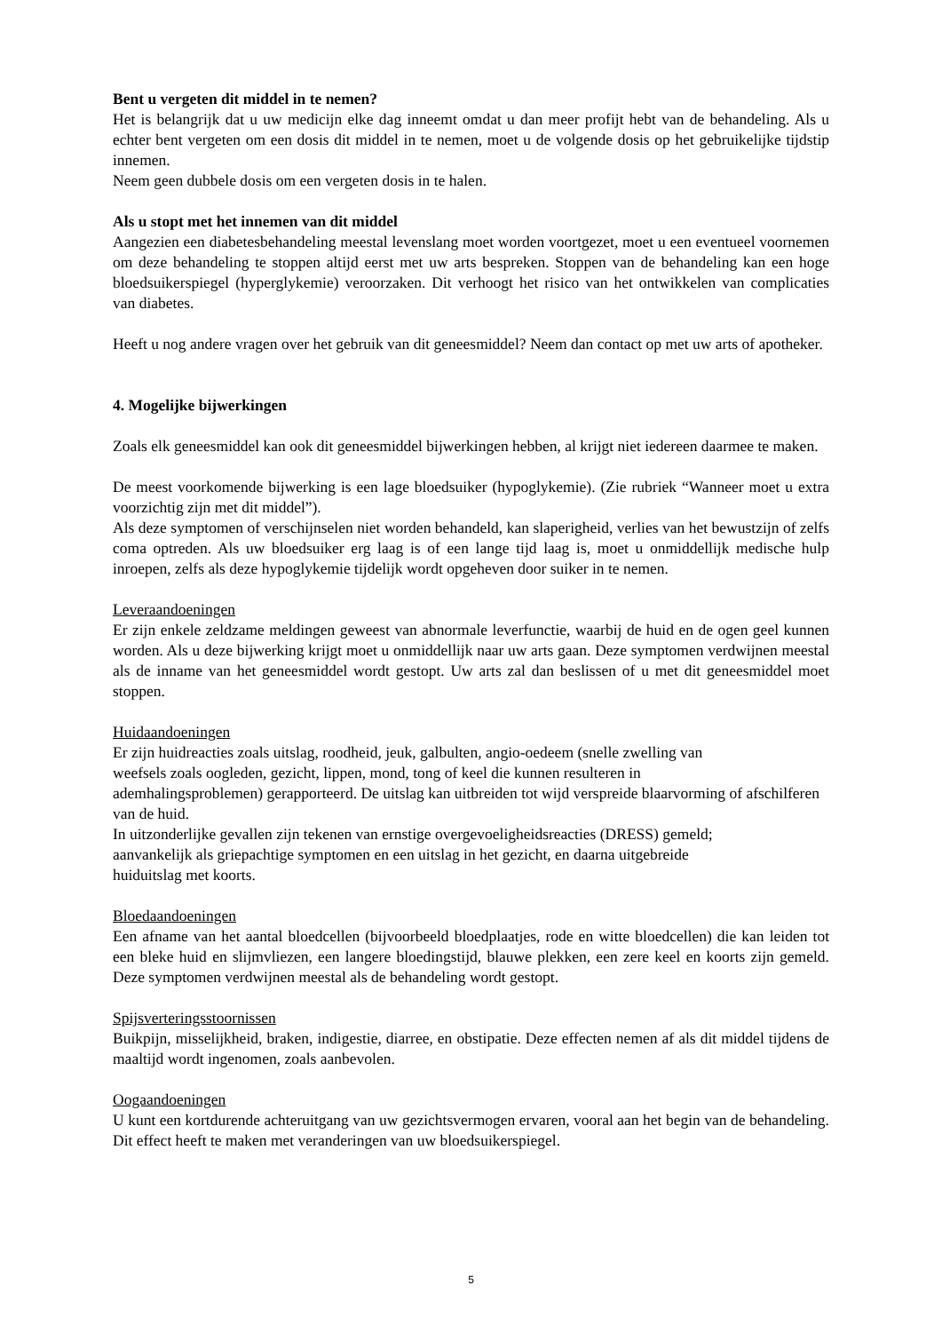Bent u vergeten dit middel in te nemen?
Het is belangrijk dat u uw medicijn elke dag inneemt omdat u dan meer profijt hebt van de behandeling. Als u echter bent vergeten om een dosis dit middel in te nemen, moet u de volgende dosis op het gebruikelijke tijdstip innemen.
Neem geen dubbele dosis om een vergeten dosis in te halen.
Als u stopt met het innemen van dit middel
Aangezien een diabetesbehandeling meestal levenslang moet worden voortgezet, moet u een eventueel voornemen om deze behandeling te stoppen altijd eerst met uw arts bespreken. Stoppen van de behandeling kan een hoge bloedsuikerspiegel (hyperglykemie) veroorzaken. Dit verhoogt het risico van het ontwikkelen van complicaties van diabetes.
Heeft u nog andere vragen over het gebruik van dit geneesmiddel? Neem dan contact op met uw arts of apotheker.
4. Mogelijke bijwerkingen
Zoals elk geneesmiddel kan ook dit geneesmiddel bijwerkingen hebben, al krijgt niet iedereen daarmee te maken.
De meest voorkomende bijwerking is een lage bloedsuiker (hypoglykemie). (Zie rubriek “Wanneer moet u extra voorzichtig zijn met dit middel”).
Als deze symptomen of verschijnselen niet worden behandeld, kan slaperigheid, verlies van het bewustzijn of zelfs coma optreden. Als uw bloedsuiker erg laag is of een lange tijd laag is, moet u onmiddellijk medische hulp inroepen, zelfs als deze hypoglykemie tijdelijk wordt opgeheven door suiker in te nemen.
Leveraandoeningen
Er zijn enkele zeldzame meldingen geweest van abnormale leverfunctie, waarbij de huid en de ogen geel kunnen worden. Als u deze bijwerking krijgt moet u onmiddellijk naar uw arts gaan. Deze symptomen verdwijnen meestal als de inname van het geneesmiddel wordt gestopt. Uw arts zal dan beslissen of u met dit geneesmiddel moet stoppen.
Huidaandoeningen
Er zijn huidreacties zoals uitslag, roodheid, jeuk, galbulten, angio-oedeem (snelle zwelling van
weefsels zoals oogleden, gezicht, lippen, mond, tong of keel die kunnen resulteren in
ademhalingsproblemen) gerapporteerd. De uitslag kan uitbreiden tot wijd verspreide blaarvorming of afschilferen van de huid.
In uitzonderlijke gevallen zijn tekenen van ernstige overgevoeligheidsreacties (DRESS) gemeld;
aanvankelijk als griepachtige symptomen en een uitslag in het gezicht, en daarna uitgebreide
huiduitslag met koorts.
Bloedaandoeningen
Een afname van het aantal bloedcellen (bijvoorbeeld bloedplaatjes, rode en witte bloedcellen) die kan leiden tot een bleke huid en slijmvliezen, een langere bloedingstijd, blauwe plekken, een zere keel en koorts zijn gemeld. Deze symptomen verdwijnen meestal als de behandeling wordt gestopt.
Spijsverteringsstoornissen
Buikpijn, misselijkheid, braken, indigestie, diarree, en obstipatie. Deze effecten nemen af als dit middel tijdens de maaltijd wordt ingenomen, zoals aanbevolen.
Oogaandoeningen
U kunt een kortdurende achteruitgang van uw gezichtsvermogen ervaren, vooral aan het begin van de behandeling. Dit effect heeft te maken met veranderingen van uw bloedsuikerspiegel.
5